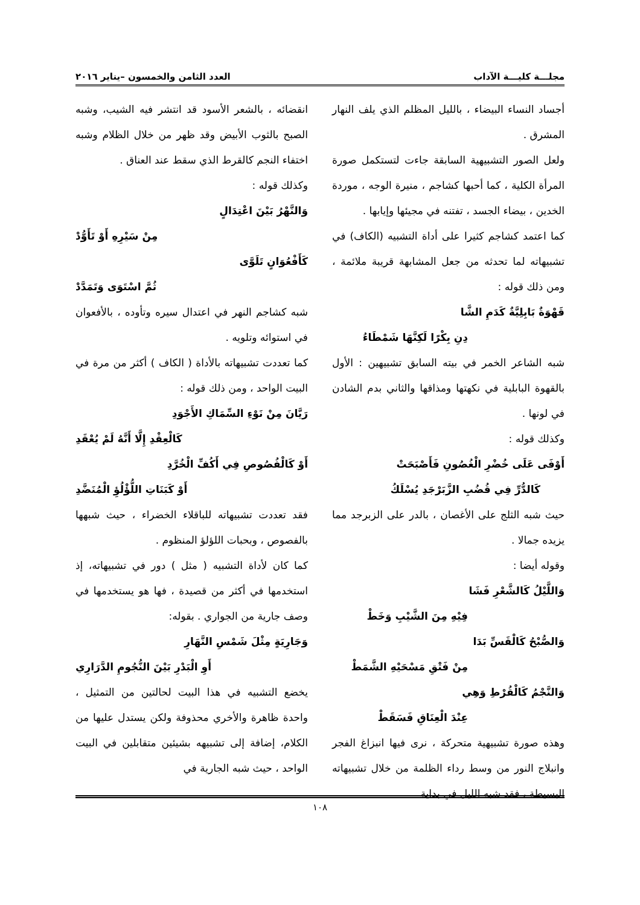مجلـــة كليـــة الآداب العدد الثامن والخمسون –يناير ٢٠١٦
أجساد النساء البيضاء ، بالليل المظلم الذي يلف النهار المشرق .
ولعل الصور التشبيهية السابقة جاءت لتستكمل صورة المرأة الكلية ، كما أحبها كشاجم ، منيرة الوجه ، موردة الخدين ، بيضاء الجسد ، تفتنه في مجيئها وإيابها .
كما اعتمد كشاجم كثيرا على أداة التشبيه (الكاف) في تشبيهاته لما تحدثه من جعل المشابهة قريبة ملائمة ، ومن ذلك قوله :
قَهْوَةٌ بَابِلِيَّةٌ كَدَمِ الشَّا
دِنِ بِكْرًا لَكِنَّهَا شَمْطَاءُ
شبه الشاعر الخمر في بيته السابق تشبيهين : الأول بالقهوة البابلية في نكهتها ومذاقها والثاني بدم الشادن في لونها .
وكذلك قوله :
أَوْفَى عَلَى خُضْرِ الْغُصُونِ فَأَصْبَحَتْ
كَالدُّرِّ فِي قُضُبِ الزَّبَرْجَدِ يُسْلَكُ
حيث شبه الثلج على الأغصان ، بالدر على الزبرجد مما يزيده جمالا .
وقوله أيضا :
وَاللَّيْلُ كَالشَّعْرِ فَشَا
فِيْهِ مِنَ الشَّيْبِ وَخَطْ
وَالصُّبْحُ كَالْقَسِّ بَدَا
مِنْ فَتْقِ مَسْحَيْهِ الشَّمَطْ
وَالنَّجْمُ كَالْقُرْطِ وَهِي
عِنْدَ الْعِنَاقِ فَسَقَطْ
وهذه صورة تشبيهية متحركة ، نرى فيها انبزاغ الفجر وانبلاج النور من وسط رداء الظلمة من خلال تشبيهاته البسيطة ، فقد شبه الليل في بداية
انقضائه ، بالشعر الأسود قد انتشر فيه الشيب، وشبه الصبح بالثوب الأبيض وقد ظهر من خلال الظلام وشبه اختفاء النجم كالقرط الذي سقط عند العناق .
وكذلك قوله :
وَالنَّهْرُ بَيْنَ اعْتِدَالٍ
مِنْ سَيْرِهِ أَوْ تَأَوُّدْ
كَأَفْعُوَانٍ تَلَوَّى
ثُمَّ اسْتَوَى وَتَمَدَّدْ
شبه كشاجم النهر في اعتدال سيره وتأوده ، بالأفعوان في استوائه وتلويه .
كما تعددت تشبيهاته بالأداة ( الكاف ) أكثر من مرة في البيت الواحد ، ومن ذلك قوله :
رَيَّانَ مِنْ نَوْءِ السِّمَاكِ الأَجْوَدِ
كَالْعِقْدِ إِلَّا أَنَّهُ لَمْ يُعْقَدِ
أَوْ كَالْفُصُوصِ فِي أَكُفِّ الْخُرَّدِ
أَوْ كَبَنَاتِ اللُّؤْلُؤِ الْمُنَضَّدِ
فقد تعددت تشبيهاته للباقلاء الخضراء ، حيث شبهها بالفصوص ، وبحبات اللؤلؤ المنظوم .
كما كان لأداة التشبيه ( مثل ) دور في تشبيهاته، إذ استخدمها في أكثر من قصيدة ، فها هو يستخدمها في وصف جارية من الجواري . بقوله:
وَجَارِيَةٍ مِثْلَ شَمْسِ النَّهَارِ
أَوِ الْبَدْرِ بَيْنَ النُّجُومِ الدَّرَارِي
يخضع التشبيه في هذا البيت لحالتين من التمثيل ، واحدة ظاهرة والأخري محذوفة ولكن يستدل عليها من الكلام، إضافة إلى تشبيهه بشيئين متقابلين في البيت الواحد ، حيث شبه الجارية في
١٠٨